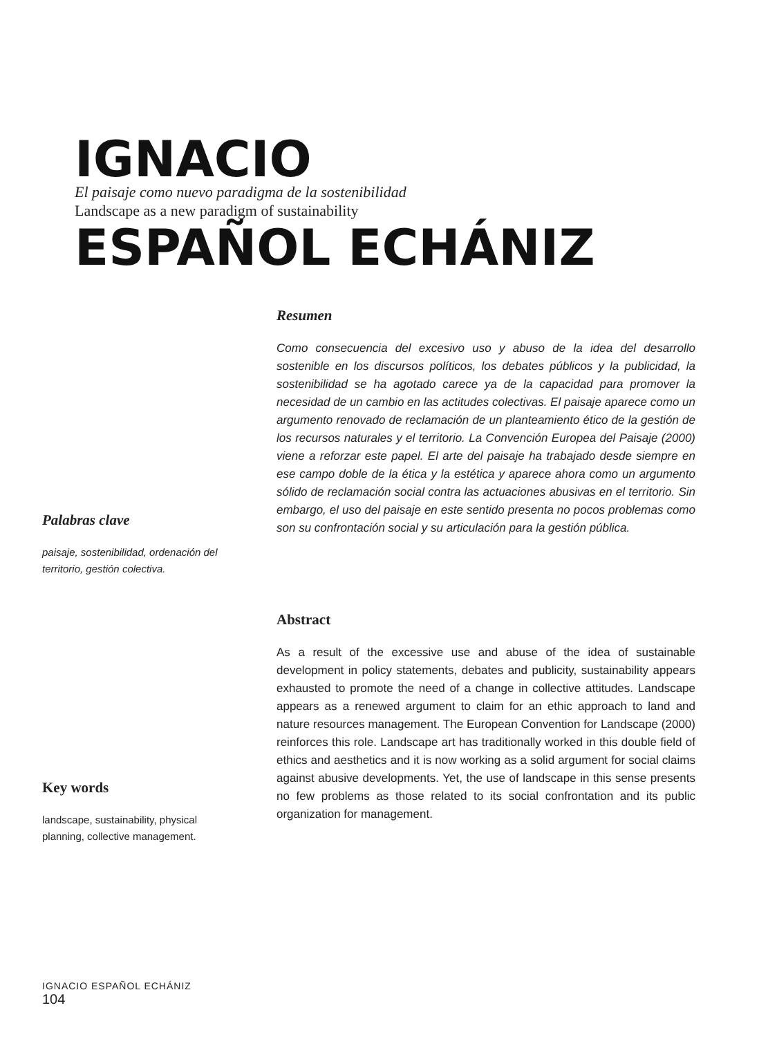IGNACIO
El paisaje como nuevo paradigma de la sostenibilidad
Landscape as a new paradigm of sustainability
ESPAÑOL ECHÁNIZ
Resumen
Como consecuencia del excesivo uso y abuso de la idea del desarrollo sostenible en los discursos políticos, los debates públicos y la publicidad, la sostenibilidad se ha agotado carece ya de la capacidad para promover la necesidad de un cambio en las actitudes colectivas. El paisaje aparece como un argumento renovado de reclamación de un planteamiento ético de la gestión de los recursos naturales y el territorio. La Convención Europea del Paisaje (2000) viene a reforzar este papel. El arte del paisaje ha trabajado desde siempre en ese campo doble de la ética y la estética y aparece ahora como un argumento sólido de reclamación social contra las actuaciones abusivas en el territorio. Sin embargo, el uso del paisaje en este sentido presenta no pocos problemas como son su confrontación social y su articulación para la gestión pública.
Palabras clave
paisaje, sostenibilidad, ordenación del territorio, gestión colectiva.
Abstract
As a result of the excessive use and abuse of the idea of sustainable development in policy statements, debates and publicity, sustainability appears exhausted to promote the need of a change in collective attitudes. Landscape appears as a renewed argument to claim for an ethic approach to land and nature resources management. The European Convention for Landscape (2000) reinforces this role. Landscape art has traditionally worked in this double field of ethics and aesthetics and it is now working as a solid argument for social claims against abusive developments. Yet, the use of landscape in this sense presents no few problems as those related to its social confrontation and its public organization for management.
Key words
landscape, sustainability, physical planning, collective management.
IGNACIO ESPAÑOL ECHÁNIZ
104